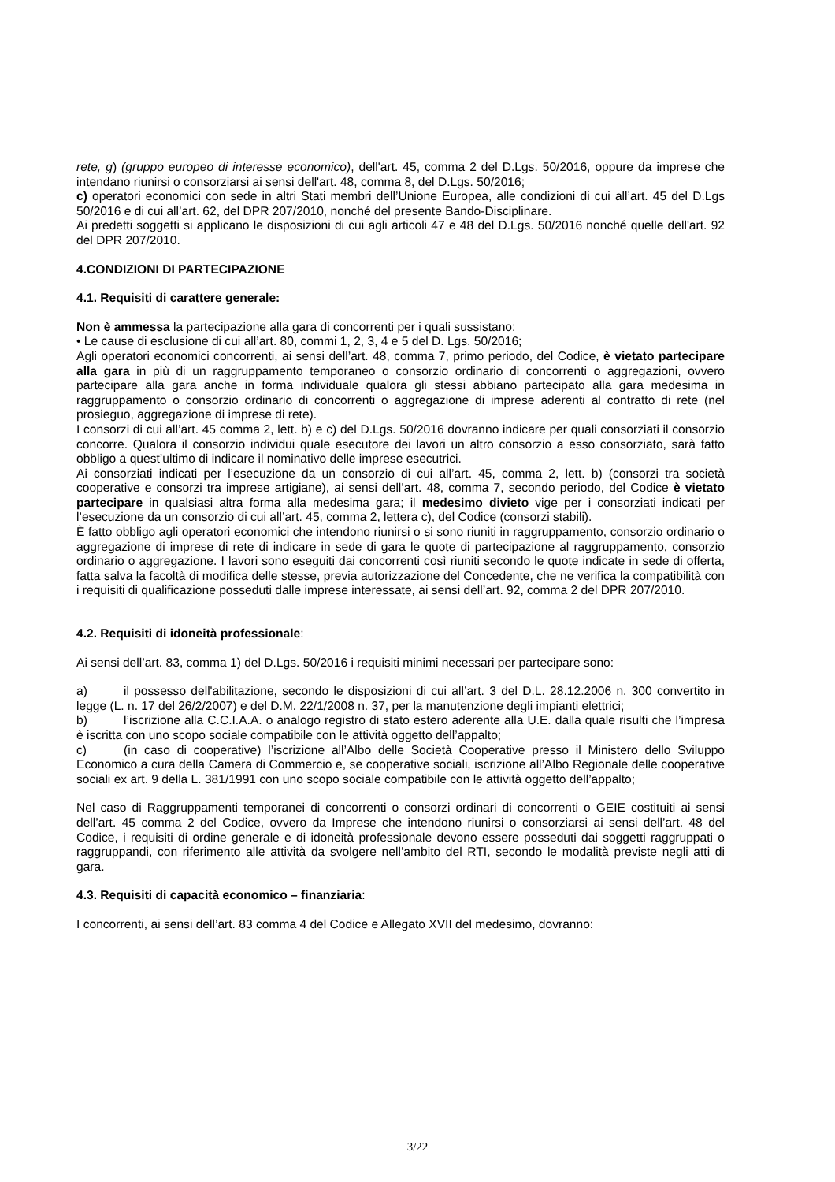rete, g) (gruppo europeo di interesse economico), dell'art. 45, comma 2 del D.Lgs. 50/2016, oppure da imprese che intendano riunirsi o consorziarsi ai sensi dell'art. 48, comma 8, del D.Lgs. 50/2016;
c) operatori economici con sede in altri Stati membri dell’Unione Europea, alle condizioni di cui all’art. 45 del D.Lgs 50/2016 e di cui all’art. 62, del DPR 207/2010, nonché del presente Bando-Disciplinare.
Ai predetti soggetti si applicano le disposizioni di cui agli articoli 47 e 48 del D.Lgs. 50/2016 nonché quelle dell'art. 92 del DPR 207/2010.
4.CONDIZIONI DI PARTECIPAZIONE
4.1. Requisiti di carattere generale:
Non è ammessa la partecipazione alla gara di concorrenti per i quali sussistano:
• Le cause di esclusione di cui all’art. 80, commi 1, 2, 3, 4 e 5 del D. Lgs. 50/2016;
Agli operatori economici concorrenti, ai sensi dell’art. 48, comma 7, primo periodo, del Codice, è vietato partecipare alla gara in più di un raggruppamento temporaneo o consorzio ordinario di concorrenti o aggregazioni, ovvero partecipare alla gara anche in forma individuale qualora gli stessi abbiano partecipato alla gara medesima in raggruppamento o consorzio ordinario di concorrenti o aggregazione di imprese aderenti al contratto di rete (nel prosieguo, aggregazione di imprese di rete).
I consorzi di cui all’art. 45 comma 2, lett. b) e c) del D.Lgs. 50/2016 dovranno indicare per quali consorziati il consorzio concorre. Qualora il consorzio individui quale esecutore dei lavori un altro consorzio a esso consorziato, sarà fatto obbligo a quest’ultimo di indicare il nominativo delle imprese esecutrici.
Ai consorziati indicati per l’esecuzione da un consorzio di cui all’art. 45, comma 2, lett. b) (consorzi tra società cooperative e consorzi tra imprese artigiane), ai sensi dell’art. 48, comma 7, secondo periodo, del Codice è vietato partecipare in qualsiasi altra forma alla medesima gara; il medesimo divieto vige per i consorziati indicati per l’esecuzione da un consorzio di cui all’art. 45, comma 2, lettera c), del Codice (consorzi stabili).
È fatto obbligo agli operatori economici che intendono riunirsi o si sono riuniti in raggruppamento, consorzio ordinario o aggregazione di imprese di rete di indicare in sede di gara le quote di partecipazione al raggruppamento, consorzio ordinario o aggregazione. I lavori sono eseguiti dai concorrenti così riuniti secondo le quote indicate in sede di offerta, fatta salva la facoltà di modifica delle stesse, previa autorizzazione del Concedente, che ne verifica la compatibilità con i requisiti di qualificazione posseduti dalle imprese interessate, ai sensi dell’art. 92, comma 2 del DPR 207/2010.
4.2. Requisiti di idoneità professionale:
Ai sensi dell’art. 83, comma 1) del D.Lgs. 50/2016 i requisiti minimi necessari per partecipare sono:
a) il possesso dell'abilitazione, secondo le disposizioni di cui all’art. 3 del D.L. 28.12.2006 n. 300 convertito in legge (L. n. 17 del 26/2/2007) e del D.M. 22/1/2008 n. 37, per la manutenzione degli impianti elettrici;
b) l’iscrizione alla C.C.I.A.A. o analogo registro di stato estero aderente alla U.E. dalla quale risulti che l’impresa è iscritta con uno scopo sociale compatibile con le attività oggetto dell’appalto;
c) (in caso di cooperative) l’iscrizione all’Albo delle Società Cooperative presso il Ministero dello Sviluppo Economico a cura della Camera di Commercio e, se cooperative sociali, iscrizione all’Albo Regionale delle cooperative sociali ex art. 9 della L. 381/1991 con uno scopo sociale compatibile con le attività oggetto dell’appalto;
Nel caso di Raggruppamenti temporanei di concorrenti o consorzi ordinari di concorrenti o GEIE costituiti ai sensi dell’art. 45 comma 2 del Codice, ovvero da Imprese che intendono riunirsi o consorziarsi ai sensi dell’art. 48 del Codice, i requisiti di ordine generale e di idoneità professionale devono essere posseduti dai soggetti raggruppati o raggruppandi, con riferimento alle attività da svolgere nell’ambito del RTI, secondo le modalità previste negli atti di gara.
4.3. Requisiti di capacità economico – finanziaria:
I concorrenti, ai sensi dell’art. 83 comma 4 del Codice e Allegato XVII del medesimo, dovranno:
3/22